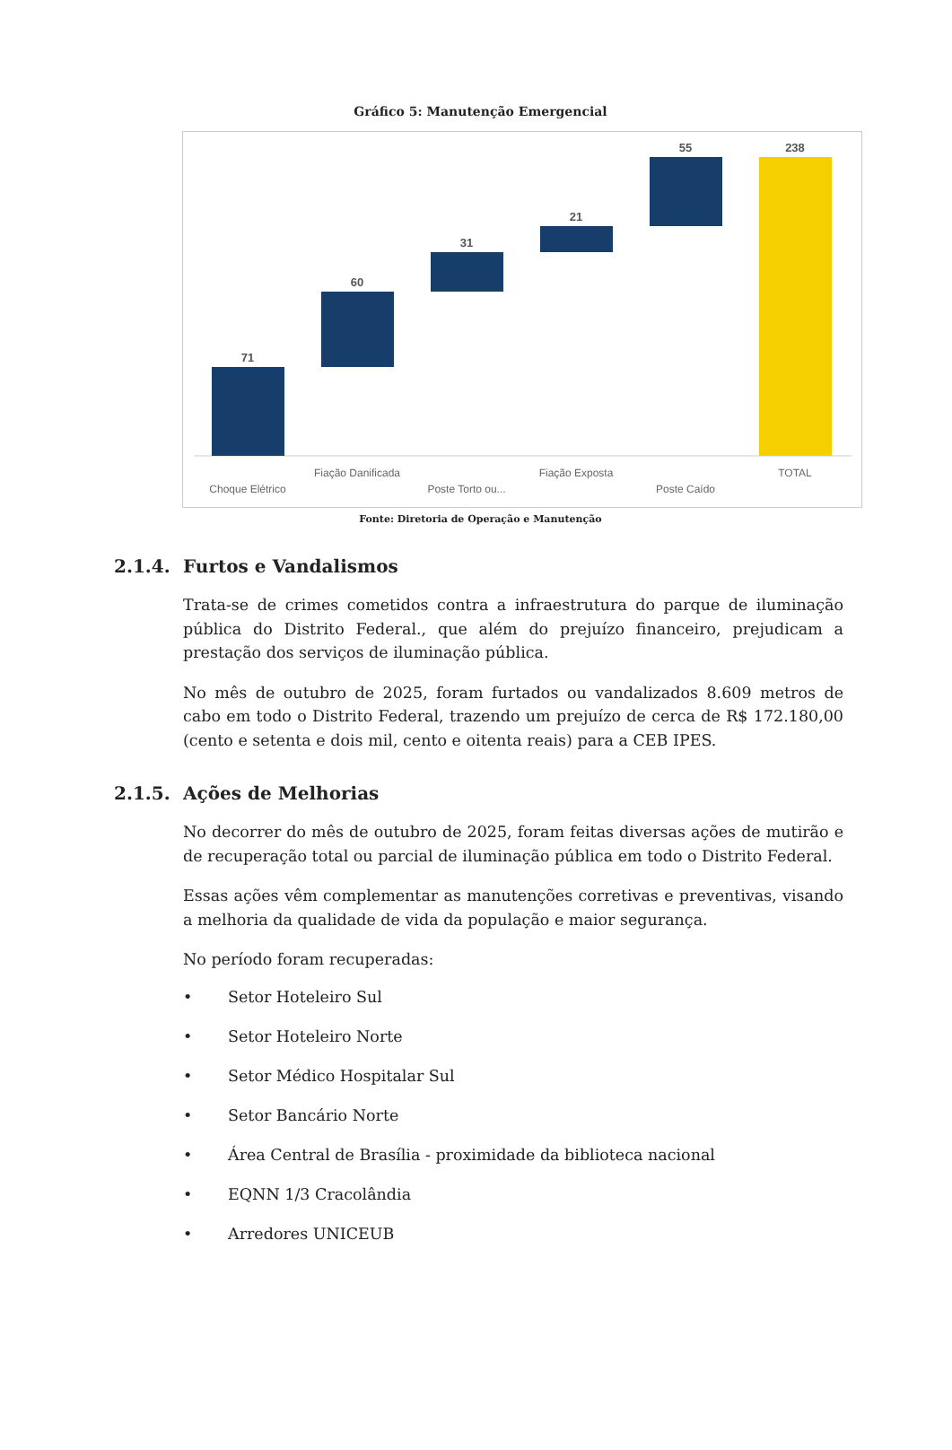Gráfico 5: Manutenção Emergencial
71
60
31
21
55
238
Choque Elétrico
Fiação Danificada
Poste Torto ou...
Fiação Exposta
Poste Caído
TOTAL
Fonte: Diretoria de Operação e Manutenção
2.1.4. Furtos e Vandalismos
Trata-se de crimes cometidos contra a infraestrutura do parque de iluminação pública do Distrito Federal., que além do prejuízo financeiro, prejudicam a prestação dos serviços de iluminação pública.
No mês de outubro de 2025, foram furtados ou vandalizados 8.609 metros de cabo em todo o Distrito Federal, trazendo um prejuízo de cerca de R$ 172.180,00 (cento e setenta e dois mil, cento e oitenta reais) para a CEB IPES.
2.1.5. Ações de Melhorias
No decorrer do mês de outubro de 2025, foram feitas diversas ações de mutirão e de recuperação total ou parcial de iluminação pública em todo o Distrito Federal.
Essas ações vêm complementar as manutenções corretivas e preventivas, visando a melhoria da qualidade de vida da população e maior segurança.
No período foram recuperadas:
• Setor Hoteleiro Sul
• Setor Hoteleiro Norte
• Setor Médico Hospitalar Sul
• Setor Bancário Norte
• Área Central de Brasília - proximidade da biblioteca nacional
• EQNN 1/3 Cracolândia
• Arredores UNICEUB